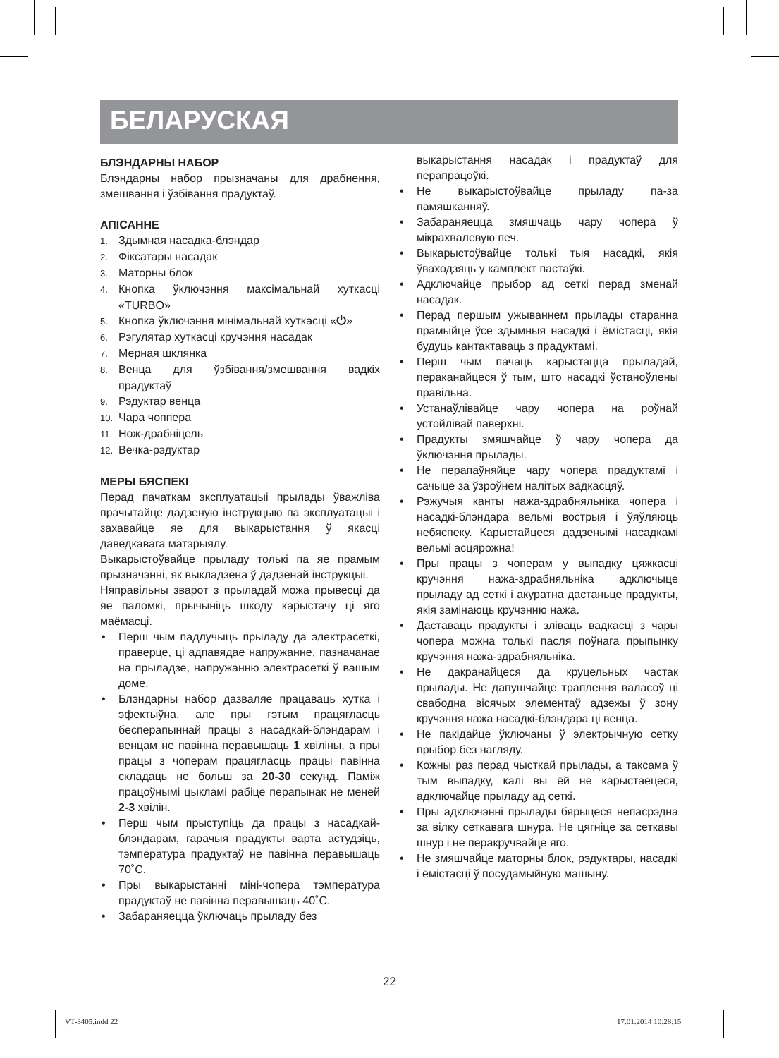БЕЛАРУСКАЯ
БЛЭНДАРНЫ НАБОР
Блэндарны набор прызначаны для драбнення, змешвання і ўзбівання прадуктаў.
АПІСАННЕ
1. Здымная насадка-блэндар
2. Фіксатары насадак
3. Маторны блок
4. Кнопка ўключэння максімальнай хуткасці «TURBO»
5. Кнопка ўключэння мінімальнай хуткасці «⏻»
6. Рэгулятар хуткасці кручэння насадак
7. Мерная шклянка
8. Венца для ўзбівання/змешвання вадкіх прадуктаў
9. Рэдуктар венца
10. Чара чоппера
11. Нож-драбніцель
12. Вечка-рэдуктар
МЕРЫ БЯСПЕКІ
Перад пачаткам эксплуатацыі прылады ўважліва прачытайце дадзеную інструкцыю па эксплуатацыі і захавайце яе для выкарыстання ў якасці даведкавага матэрыялу.
Выкарыстоўвайце прыладу толькі па яе прамым прызначэнні, як выкладзена ў дадзенай інструкцыі.
Няправільны зварот з прыладай можа прывесці да яе паломкі, прычыніць шкоду карыстачу ці яго маёмасці.
• Перш чым падлучыць прыладу да электрасеткі, праверце, ці адпавядае напружанне, пазначанае на прыладзе, напружанню электрасеткі ў вашым доме.
• Блэндарны набор дазваляе працаваць хутка і эфектыўна, але пры гэтым працягласць бесперапыннай працы з насадкай-блэндарам і венцам не павінна перавышаць 1 хвіліны, а пры працы з чоперам працягласць працы павінна складаць не больш за 20-30 секунд. Паміж працоўнымі цыкламі рабіце перапынак не меней 2-3 хвілін.
• Перш чым прыступіць да працы з насадкай-блэндарам, гарачыя прадукты варта астудзіць, тэмпература прадуктаў не павінна перавышаць 70˚С.
• Пры выкарыстанні міні-чопера тэмпература прадуктаў не павінна перавышаць 40˚С.
• Забараняецца ўключаць прыладу без
выкарыстання насадак і прадуктаў для перапрацоўкі.
• Не выкарыстоўвайце прыладу па-за памяшканняў.
• Забараняецца змяшчаць чару чопера ў мікрахвалевую печ.
• Выкарыстоўвайце толькі тыя насадкі, якія ўваходзяць у камплект пастаўкі.
• Адключайце прыбор ад сеткі перад зменай насадак.
• Перад першым ужываннем прылады старанна прамыйце ўсе здымныя насадкі і ёмістасці, якія будуць кантактаваць з прадуктамі.
• Перш чым пачаць карыстацца прыладай, пераканайцеся ў тым, што насадкі ўстаноўлены правільна.
• Устанаўлівайце чару чопера на роўнай устойлівай паверхні.
• Прадукты змяшчайце ў чару чопера да ўключэння прылады.
• Не перапаўняйце чару чопера прадуктамі і сачыце за ўзроўнем налітых вадкасцяў.
• Рэжучыя канты нажа-здрабняльніка чопера і насадкі-блэндара вельмі вострыя і ўяўляюць небяспеку. Карыстайцеся дадзенымі насадкамі вельмі асцярожна!
• Пры працы з чоперам у выпадку цяжкасці кручэння нажа-здрабняльніка адключыце прыладу ад сеткі і акуратна дастаньце прадукты, якія замінаюць кручэнню нажа.
• Даставаць прадукты і зліваць вадкасці з чары чопера можна толькі пасля поўнага прыпынку кручэння нажа-здрабняльніка.
• Не дакранайцеся да круцельных частак прылады. Не дапушчайце траплення валасоў ці свабодна вісячых элементаў адзежы ў зону кручэння нажа насадкі-блэндара ці венца.
• Не пакідайце ўключаны ў электрычную сетку прыбор без нагляду.
• Кожны раз перад чысткай прылады, а таксама ў тым выпадку, калі вы ёй не карыстаецеся, адключайце прыладу ад сеткі.
• Пры адключэнні прылады бярыцеся непасрэдна за вілку сеткавага шнура. Не цягніце за сеткавы шнур і не перакручвайце яго.
• Не змяшчайце маторны блок, рэдуктары, насадкі і ёмістасці ў посудамыйную машыну.
22
VT-3405.indd 22 17.01.2014 10:28:15